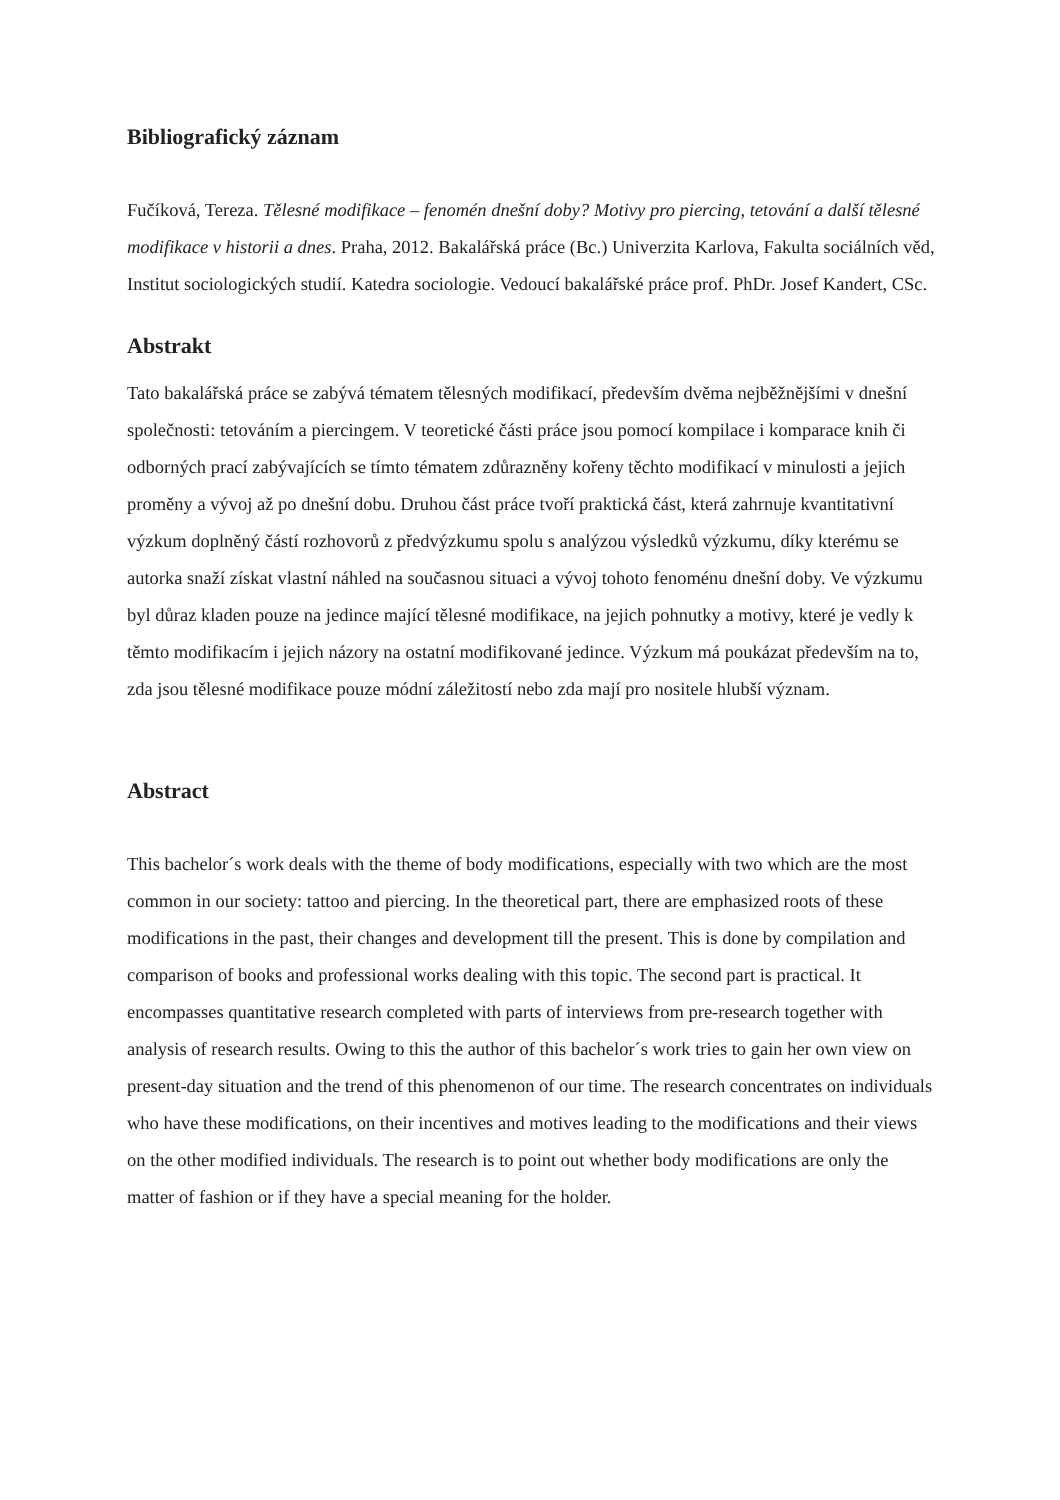Bibliografický záznam
Fučíková, Tereza. Tělesné modifikace – fenomén dnešní doby? Motivy pro piercing, tetování a další tělesné modifikace v historii a dnes. Praha, 2012. Bakalářská práce (Bc.) Univerzita Karlova, Fakulta sociálních věd, Institut sociologických studií. Katedra sociologie. Vedoucí bakalářské práce prof. PhDr. Josef Kandert, CSc.
Abstrakt
Tato bakalářská práce se zabývá tématem tělesných modifikací, především dvěma nejběžnějšími v dnešní společnosti: tetováním a piercingem. V teoretické části práce jsou pomocí kompilace i komparace knih či odborných prací zabývajících se tímto tématem zdůrazněny kořeny těchto modifikací v minulosti a jejich proměny a vývoj až po dnešní dobu. Druhou část práce tvoří praktická část, která zahrnuje kvantitativní výzkum doplněný částí rozhovorů z předvýzkumu spolu s analýzou výsledků výzkumu, díky kterému se autorka snaží získat vlastní náhled na současnou situaci a vývoj tohoto fenoménu dnešní doby. Ve výzkumu byl důraz kladen pouze na jedince mající tělesné modifikace, na jejich pohnutky a motivy, které je vedly k těmto modifikacím i jejich názory na ostatní modifikované jedince. Výzkum má poukázat především na to, zda jsou tělesné modifikace pouze módní záležitostí nebo zda mají pro nositele hlubší význam.
Abstract
This bachelor´s work deals with the theme of body modifications, especially with two which are the most common in our society: tattoo and piercing. In the theoretical part, there are emphasized roots of these modifications in the past, their changes and development till the present. This is done by compilation and comparison of books and professional works dealing with this topic. The second part is practical. It encompasses quantitative research completed with parts of interviews from pre-research together with analysis of research results. Owing to this the author of this bachelor´s work tries to gain her own view on present-day situation and the trend of this phenomenon of our time. The research concentrates on individuals who have these modifications, on their incentives and motives leading to the modifications and their views on the other modified individuals. The research is to point out whether body modifications are only the matter of fashion or if they have a special meaning for the holder.